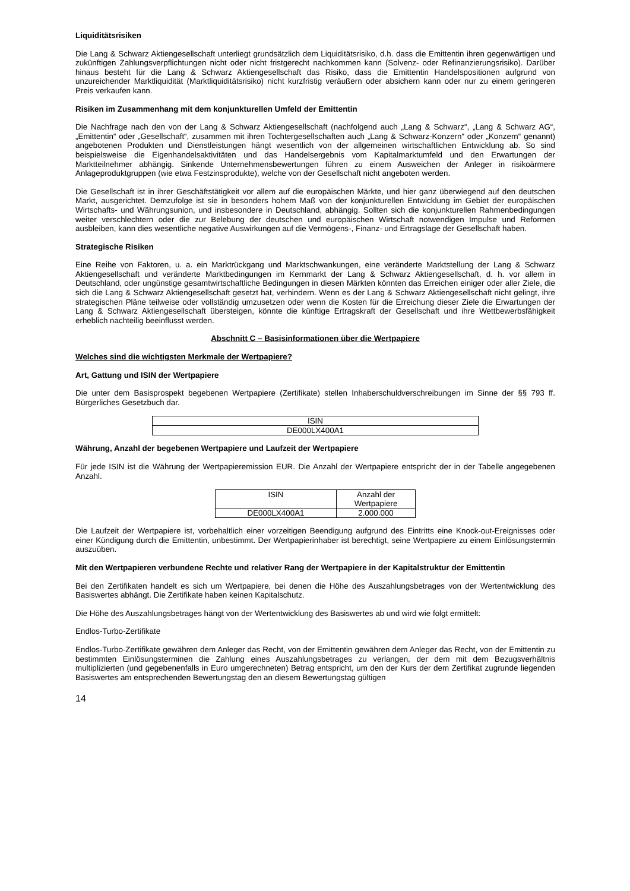Liquiditätsrisiken
Die Lang & Schwarz Aktiengesellschaft unterliegt grundsätzlich dem Liquiditätsrisiko, d.h. dass die Emittentin ihren gegenwärtigen und zukünftigen Zahlungsverpflichtungen nicht oder nicht fristgerecht nachkommen kann (Solvenz- oder Refinanzierungsrisiko). Darüber hinaus besteht für die Lang & Schwarz Aktiengesellschaft das Risiko, dass die Emittentin Handelspositionen aufgrund von unzureichender Marktliquidität (Marktliquiditätsrisiko) nicht kurzfristig veräußern oder absichern kann oder nur zu einem geringeren Preis verkaufen kann.
Risiken im Zusammenhang mit dem konjunkturellen Umfeld der Emittentin
Die Nachfrage nach den von der Lang & Schwarz Aktiengesellschaft (nachfolgend auch „Lang & Schwarz“, „Lang & Schwarz AG“, „Emittentin“ oder „Gesellschaft“, zusammen mit ihren Tochtergesellschaften auch „Lang & Schwarz-Konzern“ oder „Konzern“ genannt) angebotenen Produkten und Dienstleistungen hängt wesentlich von der allgemeinen wirtschaftlichen Entwicklung ab. So sind beispielsweise die Eigenhandelsaktivitäten und das Handelsergebnis vom Kapitalmarktumfeld und den Erwartungen der Marktteilnehmer abhängig. Sinkende Unternehmensbewertungen führen zu einem Ausweichen der Anleger in risikoärmere Anlageproduktgruppen (wie etwa Festzinsprodukte), welche von der Gesellschaft nicht angeboten werden.
Die Gesellschaft ist in ihrer Geschäftstätigkeit vor allem auf die europäischen Märkte, und hier ganz überwiegend auf den deutschen Markt, ausgerichtet. Demzufolge ist sie in besonders hohem Maß von der konjunkturellen Entwicklung im Gebiet der europäischen Wirtschafts- und Währungsunion, und insbesondere in Deutschland, abhängig. Sollten sich die konjunkturellen Rahmenbedingungen weiter verschlechtern oder die zur Belebung der deutschen und europäischen Wirtschaft notwendigen Impulse und Reformen ausbleiben, kann dies wesentliche negative Auswirkungen auf die Vermögens-, Finanz- und Ertragslage der Gesellschaft haben.
Strategische Risiken
Eine Reihe von Faktoren, u. a. ein Marktrückgang und Marktschwankungen, eine veränderte Marktstellung der Lang & Schwarz Aktiengesellschaft und veränderte Marktbedingungen im Kernmarkt der Lang & Schwarz Aktiengesellschaft, d. h. vor allem in Deutschland, oder ungünstige gesamtwirtschaftliche Bedingungen in diesen Märkten könnten das Erreichen einiger oder aller Ziele, die sich die Lang & Schwarz Aktiengesellschaft gesetzt hat, verhindern. Wenn es der Lang & Schwarz Aktiengesellschaft nicht gelingt, ihre strategischen Pläne teilweise oder vollständig umzusetzen oder wenn die Kosten für die Erreichung dieser Ziele die Erwartungen der Lang & Schwarz Aktiengesellschaft übersteigen, könnte die künftige Ertragskraft der Gesellschaft und ihre Wettbewerbsfähigkeit erheblich nachteilig beeinflusst werden.
Abschnitt C – Basisinformationen über die Wertpapiere
Welches sind die wichtigsten Merkmale der Wertpapiere?
Art, Gattung und ISIN der Wertpapiere
Die unter dem Basisprospekt begebenen Wertpapiere (Zertifikate) stellen Inhaberschuldverschreibungen im Sinne der §§ 793 ff. Bürgerliches Gesetzbuch dar.
| ISIN |
| DE000LX400A1 |
Währung, Anzahl der begebenen Wertpapiere und Laufzeit der Wertpapiere
Für jede ISIN ist die Währung der Wertpapieremission EUR. Die Anzahl der Wertpapiere entspricht der in der Tabelle angegebenen Anzahl.
| ISIN | Anzahl der Wertpapiere |
| DE000LX400A1 | 2.000.000 |
Die Laufzeit der Wertpapiere ist, vorbehaltlich einer vorzeitigen Beendigung aufgrund des Eintritts eine Knock-out-Ereignisses oder einer Kündigung durch die Emittentin, unbestimmt. Der Wertpapierinhaber ist berechtigt, seine Wertpapiere zu einem Einlösungstermin auszuüben.
Mit den Wertpapieren verbundene Rechte und relativer Rang der Wertpapiere in der Kapitalstruktur der Emittentin
Bei den Zertifikaten handelt es sich um Wertpapiere, bei denen die Höhe des Auszahlungsbetrages von der Wertentwicklung des Basiswertes abhängt. Die Zertifikate haben keinen Kapitalschutz.
Die Höhe des Auszahlungsbetrages hängt von der Wertentwicklung des Basiswertes ab und wird wie folgt ermittelt:
Endlos-Turbo-Zertifikate
Endlos-Turbo-Zertifikate gewähren dem Anleger das Recht, von der Emittentin gewähren dem Anleger das Recht, von der Emittentin zu bestimmten Einlösungsterminen die Zahlung eines Auszahlungsbetrages zu verlangen, der dem mit dem Bezugsverhältnis multiplizierten (und gegebenenfalls in Euro umgerechneten) Betrag entspricht, um den der Kurs der dem Zertifikat zugrunde liegenden Basiswertes am entsprechenden Bewertungstag den an diesem Bewertungstag gültigen
14